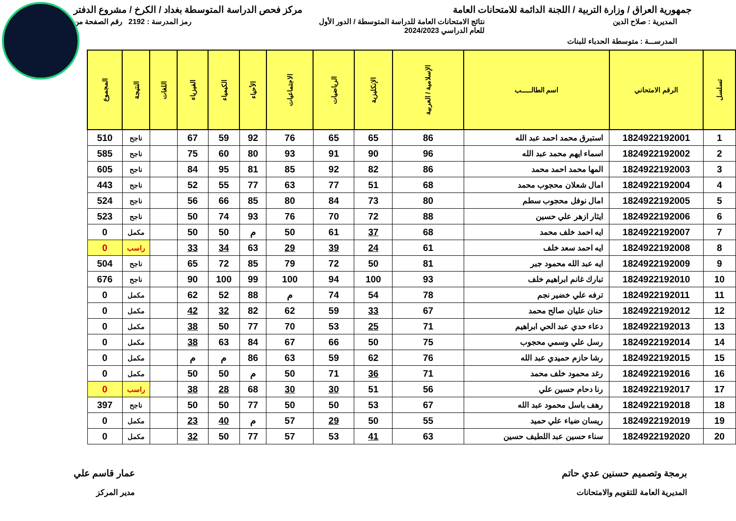جمهورية العراق / وزارة التربية / اللجنة الدائمة للامتحانات العامة
مركز فحص الدراسة المتوسطة بغداد / الكرخ / مشروع الدفتر
المديرية : صلاح الدين نتائج الامتحانات العامة للدراسة المتوسطة / الدور الأول
للعام الدراسي 2024/2023
رمز المدرسة : 2192 رقم الصفحة من
المدرســـة : متوسطة الحدباء للبنات
| تسلسل | الرقم الامتحاني | اسم الطالـــــب | الإسلامية / العربية | الإنكليزية | الرياضيات | الاجتماعيات | الأحياء | الكيمياء | الفيزياء | اللغات | النتيجة | المجموع |
| --- | --- | --- | --- | --- | --- | --- | --- | --- | --- | --- | --- | --- |
| 1 | 1824922192001 | استبرق محمد احمد عبد الله | 86 | 65 | 65 | 76 | 92 | 59 | 67 | | ناجح | 510 |
| 2 | 1824922192002 | اسماء ايهم محمد عبد الله | 96 | 90 | 91 | 93 | 80 | 60 | 75 | | ناجح | 585 |
| 3 | 1824922192003 | المها محمد احمد محمد | 86 | 82 | 92 | 85 | 81 | 95 | 84 | | ناجح | 605 |
| 4 | 1824922192004 | امال شعلان محجوب محمد | 68 | 51 | 77 | 63 | 77 | 55 | 52 | | ناجح | 443 |
| 5 | 1824922192005 | امال نوفل محجوب سطم | 80 | 73 | 84 | 80 | 85 | 66 | 56 | | ناجح | 524 |
| 6 | 1824922192006 | ايثار ازهر علي حسين | 88 | 72 | 70 | 76 | 93 | 74 | 50 | | ناجح | 523 |
| 7 | 1824922192007 | ايه احمد خلف محمد | 68 | 37 | 61 | 50 | م | 50 | 50 | | مكمل | 0 |
| 8 | 1824922192008 | ايه احمد سعد خلف | 61 | 24 | 39 | 29 | 63 | 34 | 33 | | راسب | 0 |
| 9 | 1824922192009 | ايه عبد الله محمود جبر | 81 | 50 | 72 | 79 | 85 | 72 | 65 | | ناجح | 504 |
| 10 | 1824922192010 | تبارك غانم ابراهيم خلف | 93 | 100 | 94 | 100 | 99 | 100 | 90 | | ناجح | 676 |
| 11 | 1824922192011 | ترفه علي خضير نجم | 78 | 54 | 74 | م | 88 | 52 | 62 | | مكمل | 0 |
| 12 | 1824922192012 | حنان عليان صالح محمد | 67 | 33 | 59 | 62 | 82 | 32 | 42 | | مكمل | 0 |
| 13 | 1824922192013 | دعاء حدي عبد الحي ابراهيم | 71 | 25 | 53 | 70 | 77 | 50 | 38 | | مكمل | 0 |
| 14 | 1824922192014 | رسل علي وسمي محجوب | 75 | 50 | 66 | 67 | 84 | 63 | 38 | | مكمل | 0 |
| 15 | 1824922192015 | رشا حازم حميدي عبد الله | 76 | 62 | 59 | 63 | 86 | م | م | | مكمل | 0 |
| 16 | 1824922192016 | رغد محمود خلف محمد | 71 | 36 | 71 | 50 | م | 50 | 50 | | مكمل | 0 |
| 17 | 1824922192017 | رنا دحام حسين علي | 56 | 51 | 30 | 30 | 68 | 28 | 38 | | راسب | 0 |
| 18 | 1824922192018 | رهف باسل محمود عبد الله | 67 | 53 | 50 | 50 | 77 | 50 | 50 | | ناجح | 397 |
| 19 | 1824922192019 | ريسان ضياء علي حميد | 55 | 50 | 29 | 57 | م | 40 | 23 | | مكمل | 0 |
| 20 | 1824922192020 | سناء حسين عبد اللطيف حسين | 63 | 41 | 53 | 57 | 77 | 50 | 32 | | مكمل | 0 |
برمجة وتصميم حسنين عدي حاتم
المديرية العامة للتقويم والامتحانات
عمار قاسم علي
مدير المركز